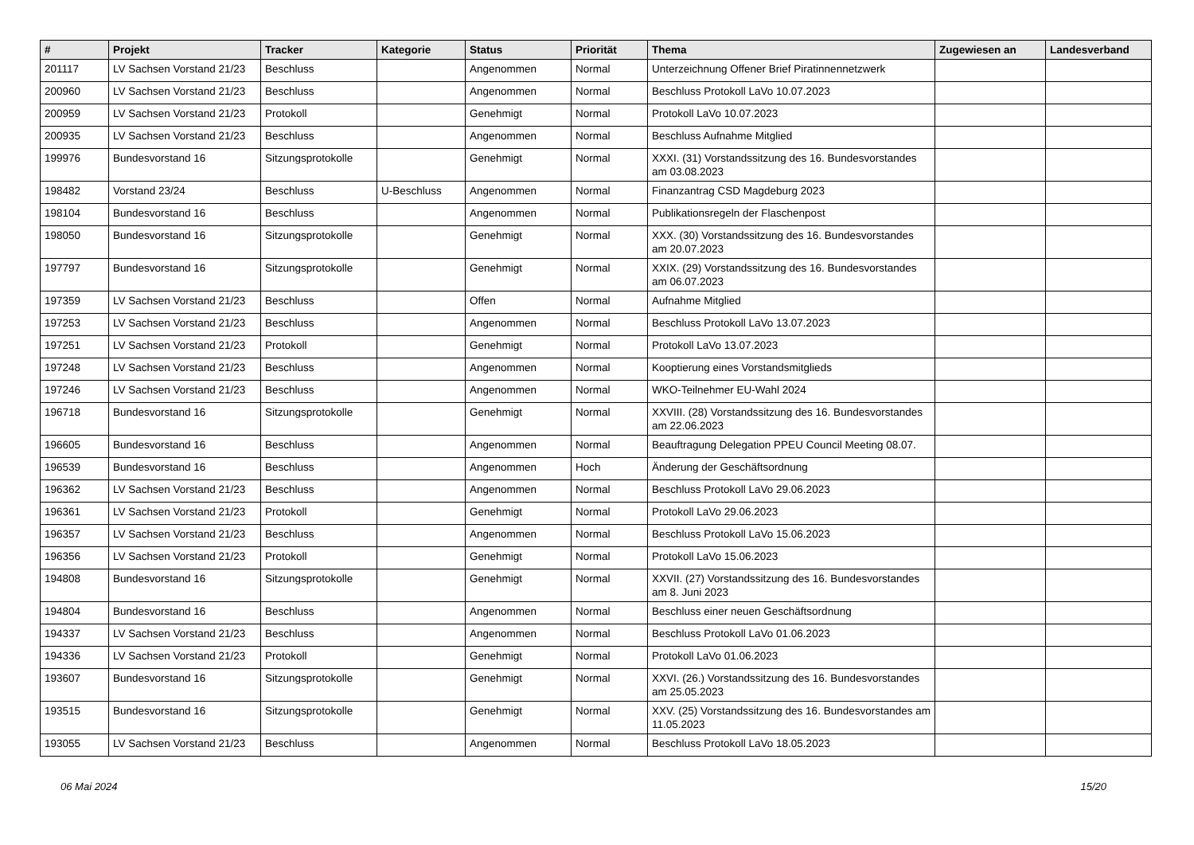| # | Projekt | Tracker | Kategorie | Status | Priorität | Thema | Zugewiesen an | Landesverband |
| --- | --- | --- | --- | --- | --- | --- | --- | --- |
| 201117 | LV Sachsen Vorstand 21/23 | Beschluss | | Angenommen | Normal | Unterzeichnung Offener Brief Piratinnennetzwerk | | |
| 200960 | LV Sachsen Vorstand 21/23 | Beschluss | | Angenommen | Normal | Beschluss Protokoll LaVo 10.07.2023 | | |
| 200959 | LV Sachsen Vorstand 21/23 | Protokoll | | Genehmigt | Normal | Protokoll LaVo 10.07.2023 | | |
| 200935 | LV Sachsen Vorstand 21/23 | Beschluss | | Angenommen | Normal | Beschluss Aufnahme Mitglied | | |
| 199976 | Bundesvorstand 16 | Sitzungsprotokolle | | Genehmigt | Normal | XXXI. (31) Vorstandssitzung des 16. Bundesvorstandes am 03.08.2023 | | |
| 198482 | Vorstand 23/24 | Beschluss | U-Beschluss | Angenommen | Normal | Finanzantrag CSD Magdeburg 2023 | | |
| 198104 | Bundesvorstand 16 | Beschluss | | Angenommen | Normal | Publikationsregeln der Flaschenpost | | |
| 198050 | Bundesvorstand 16 | Sitzungsprotokolle | | Genehmigt | Normal | XXX. (30) Vorstandssitzung des 16. Bundesvorstandes am 20.07.2023 | | |
| 197797 | Bundesvorstand 16 | Sitzungsprotokolle | | Genehmigt | Normal | XXIX. (29) Vorstandssitzung des 16. Bundesvorstandes am 06.07.2023 | | |
| 197359 | LV Sachsen Vorstand 21/23 | Beschluss | | Offen | Normal | Aufnahme Mitglied | | |
| 197253 | LV Sachsen Vorstand 21/23 | Beschluss | | Angenommen | Normal | Beschluss Protokoll LaVo 13.07.2023 | | |
| 197251 | LV Sachsen Vorstand 21/23 | Protokoll | | Genehmigt | Normal | Protokoll LaVo 13.07.2023 | | |
| 197248 | LV Sachsen Vorstand 21/23 | Beschluss | | Angenommen | Normal | Kooptierung eines Vorstandsmitglieds | | |
| 197246 | LV Sachsen Vorstand 21/23 | Beschluss | | Angenommen | Normal | WKO-Teilnehmer EU-Wahl 2024 | | |
| 196718 | Bundesvorstand 16 | Sitzungsprotokolle | | Genehmigt | Normal | XXVIII. (28) Vorstandssitzung des 16. Bundesvorstandes am 22.06.2023 | | |
| 196605 | Bundesvorstand 16 | Beschluss | | Angenommen | Normal | Beauftragung Delegation PPEU Council Meeting 08.07. | | |
| 196539 | Bundesvorstand 16 | Beschluss | | Angenommen | Hoch | Änderung der Geschäftsordnung | | |
| 196362 | LV Sachsen Vorstand 21/23 | Beschluss | | Angenommen | Normal | Beschluss Protokoll LaVo 29.06.2023 | | |
| 196361 | LV Sachsen Vorstand 21/23 | Protokoll | | Genehmigt | Normal | Protokoll LaVo 29.06.2023 | | |
| 196357 | LV Sachsen Vorstand 21/23 | Beschluss | | Angenommen | Normal | Beschluss Protokoll LaVo 15.06.2023 | | |
| 196356 | LV Sachsen Vorstand 21/23 | Protokoll | | Genehmigt | Normal | Protokoll LaVo 15.06.2023 | | |
| 194808 | Bundesvorstand 16 | Sitzungsprotokolle | | Genehmigt | Normal | XXVII. (27) Vorstandssitzung des 16. Bundesvorstandes am 8. Juni 2023 | | |
| 194804 | Bundesvorstand 16 | Beschluss | | Angenommen | Normal | Beschluss einer neuen Geschäftsordnung | | |
| 194337 | LV Sachsen Vorstand 21/23 | Beschluss | | Angenommen | Normal | Beschluss Protokoll LaVo 01.06.2023 | | |
| 194336 | LV Sachsen Vorstand 21/23 | Protokoll | | Genehmigt | Normal | Protokoll LaVo 01.06.2023 | | |
| 193607 | Bundesvorstand 16 | Sitzungsprotokolle | | Genehmigt | Normal | XXVI. (26.) Vorstandssitzung des 16. Bundesvorstandes am 25.05.2023 | | |
| 193515 | Bundesvorstand 16 | Sitzungsprotokolle | | Genehmigt | Normal | XXV. (25) Vorstandssitzung des 16. Bundesvorstandes am 11.05.2023 | | |
| 193055 | LV Sachsen Vorstand 21/23 | Beschluss | | Angenommen | Normal | Beschluss Protokoll LaVo 18.05.2023 | | |
06 Mai 2024 15/20